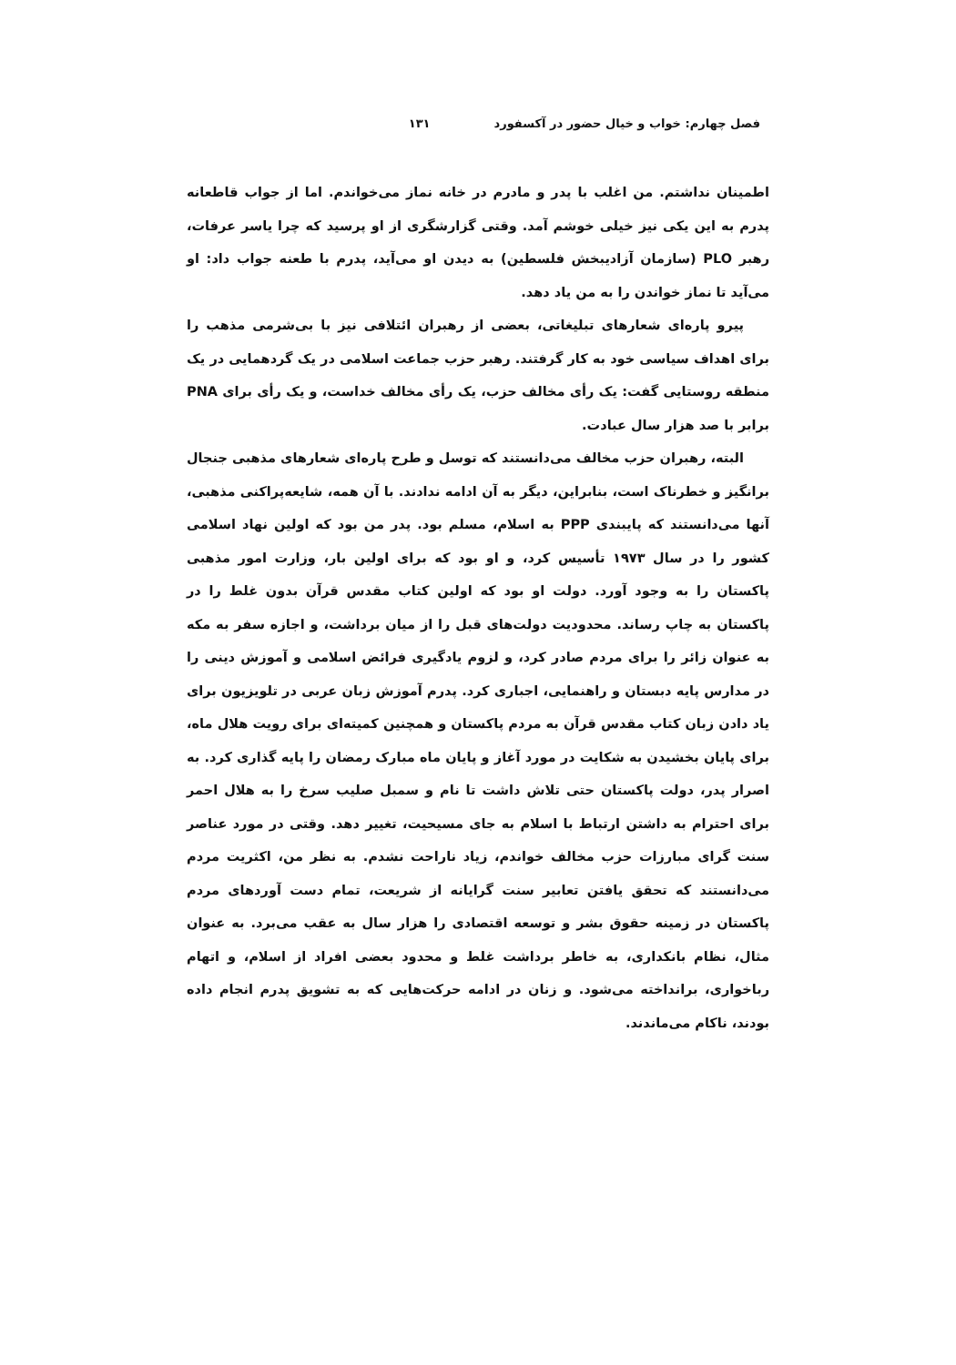فصل چهارم: خواب و خیال حضور در آکسفورد ۱۳۱
اطمینان نداشتم. من اغلب با پدر و مادرم در خانه نماز می‌خواندم. اما از جواب قاطعانه پدرم به این یکی نیز خیلی خوشم آمد. وقتی گزارشگری از او پرسید که چرا یاسر عرفات، رهبر PLO (سازمان آزادیبخش فلسطین) به دیدن او می‌آید، پدرم با طعنه جواب داد: او می‌آید تا نماز خواندن را به من یاد دهد.
پیرو پاره‌ای شعارهای تبلیغاتی، بعضی از رهبران ائتلافی نیز با بی‌شرمی مذهب را برای اهداف سیاسی خود به کار گرفتند. رهبر حزب جماعت اسلامی در یک گردهمایی در یک منطقه روستایی گفت: یک رأی مخالف حزب، یک رأی مخالف خداست، و یک رأی برای PNA برابر با صد هزار سال عبادت.
البته، رهبران حزب مخالف می‌دانستند که توسل و طرح پاره‌ای شعارهای مذهبی جنجال برانگیز و خطرناک است، بنابراین، دیگر به آن ادامه ندادند. با آن همه، شایعه‌پراکنی مذهبی، آنها می‌دانستند که پایبندی PPP به اسلام، مسلم بود. پدر من بود که اولین نهاد اسلامی کشور را در سال ۱۹۷۳ تأسیس کرد، و او بود که برای اولین بار، وزارت امور مذهبی پاکستان را به وجود آورد. دولت او بود که اولین کتاب مقدس قرآن بدون غلط را در پاکستان به چاپ رساند. محدودیت دولت‌های قبل را از میان برداشت، و اجازه سفر به مکه به عنوان زائر را برای مردم صادر کرد، و لزوم یادگیری فرائض اسلامی و آموزش دینی را در مدارس پایه دبستان و راهنمایی، اجباری کرد. پدرم آموزش زبان عربی در تلویزیون برای یاد دادن زبان کتاب مقدس قرآن به مردم پاکستان و همچنین کمیته‌ای برای رویت هلال ماه، برای پایان بخشیدن به شکایت در مورد آغاز و پایان ماه مبارک رمضان را پایه گذاری کرد. به اصرار پدر، دولت پاکستان حتی تلاش داشت تا نام و سمبل صلیب سرخ را به هلال احمر برای احترام به داشتن ارتباط با اسلام به جای مسیحیت، تغییر دهد. وقتی در مورد عناصر سنت گرای مبارزات حزب مخالف خواندم، زیاد ناراحت نشدم. به نظر من، اکثریت مردم می‌دانستند که تحقق یافتن تعابیر سنت گرایانه از شریعت، تمام دست آوردهای مردم پاکستان در زمینه حقوق بشر و توسعه اقتصادی را هزار سال به عقب می‌برد. به عنوان مثال، نظام بانکداری، به خاطر برداشت غلط و محدود بعضی افراد از اسلام، و اتهام رباخواری، برانداخته می‌شود. و زنان در ادامه حرکت‌هایی که به تشویق پدرم انجام داده بودند، ناکام می‌ماندند.